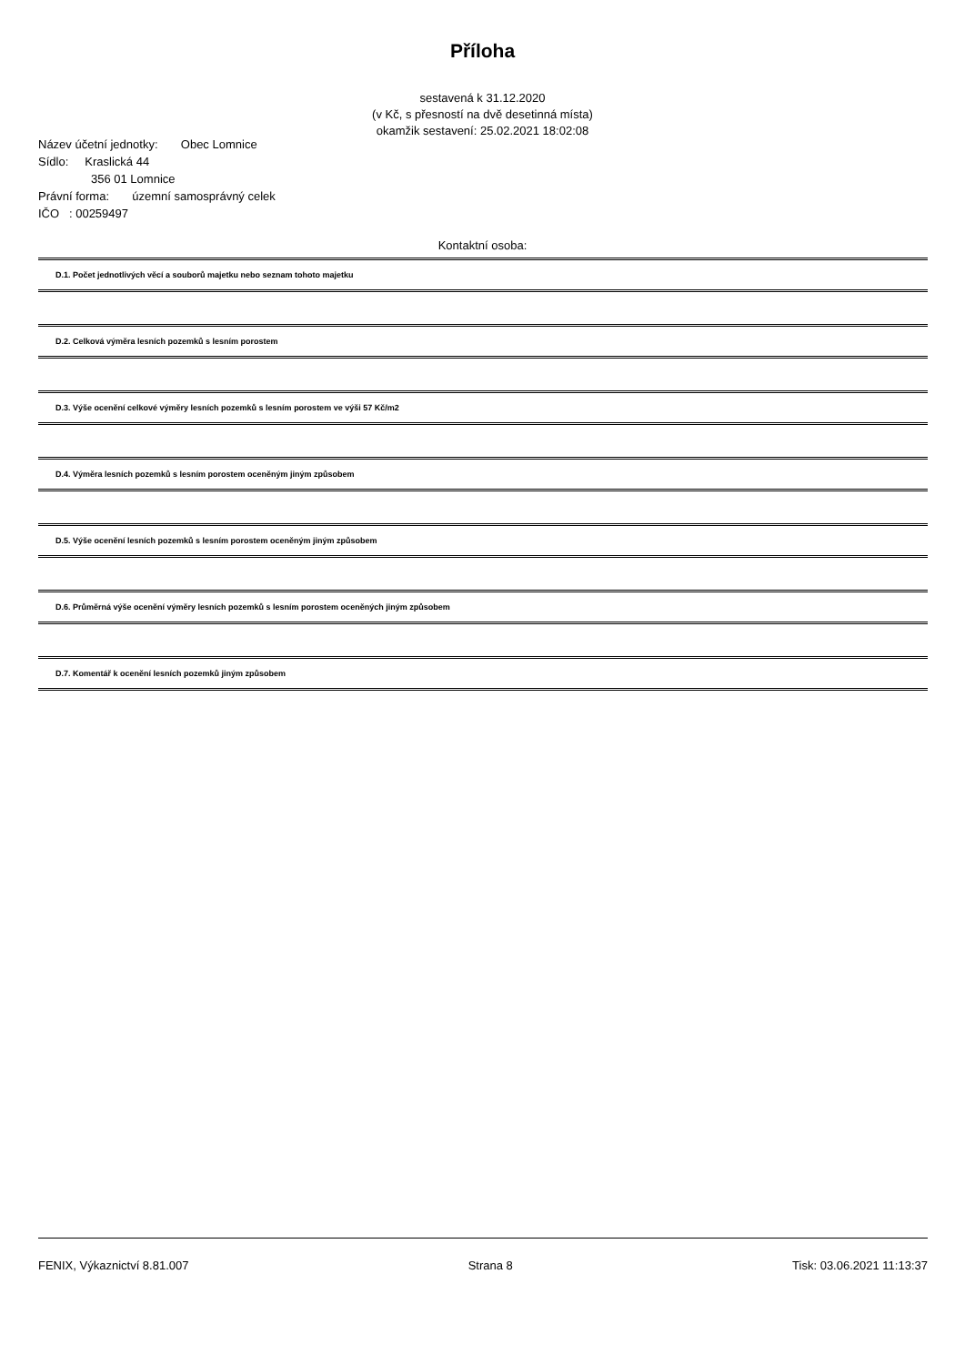Příloha
sestavená k 31.12.2020
(v Kč, s přesností na dvě desetinná místa)
okamžik sestavení: 25.02.2021 18:02:08
Název účetní jednotky: Obec Lomnice
Sídlo: Kraslická 44
356 01 Lomnice
Právní forma: územní samosprávný celek
IČO : 00259497
Kontaktní osoba:
D.1. Počet jednotlivých věcí a souborů majetku nebo seznam tohoto majetku
D.2. Celková výměra lesních pozemků s lesním porostem
D.3. Výše ocenění celkové výměry lesních pozemků s lesním porostem ve výši 57 Kč/m2
D.4. Výměra lesních pozemků s lesním porostem oceněným jiným způsobem
D.5. Výše ocenění lesních pozemků s lesním porostem oceněným jiným způsobem
D.6. Průměrná výše ocenění výměry lesních pozemků s lesním porostem oceněných jiným způsobem
D.7. Komentář k ocenění lesních pozemků jiným způsobem
FENIX, Výkaznictví 8.81.007 Strana 8 Tisk: 03.06.2021 11:13:37